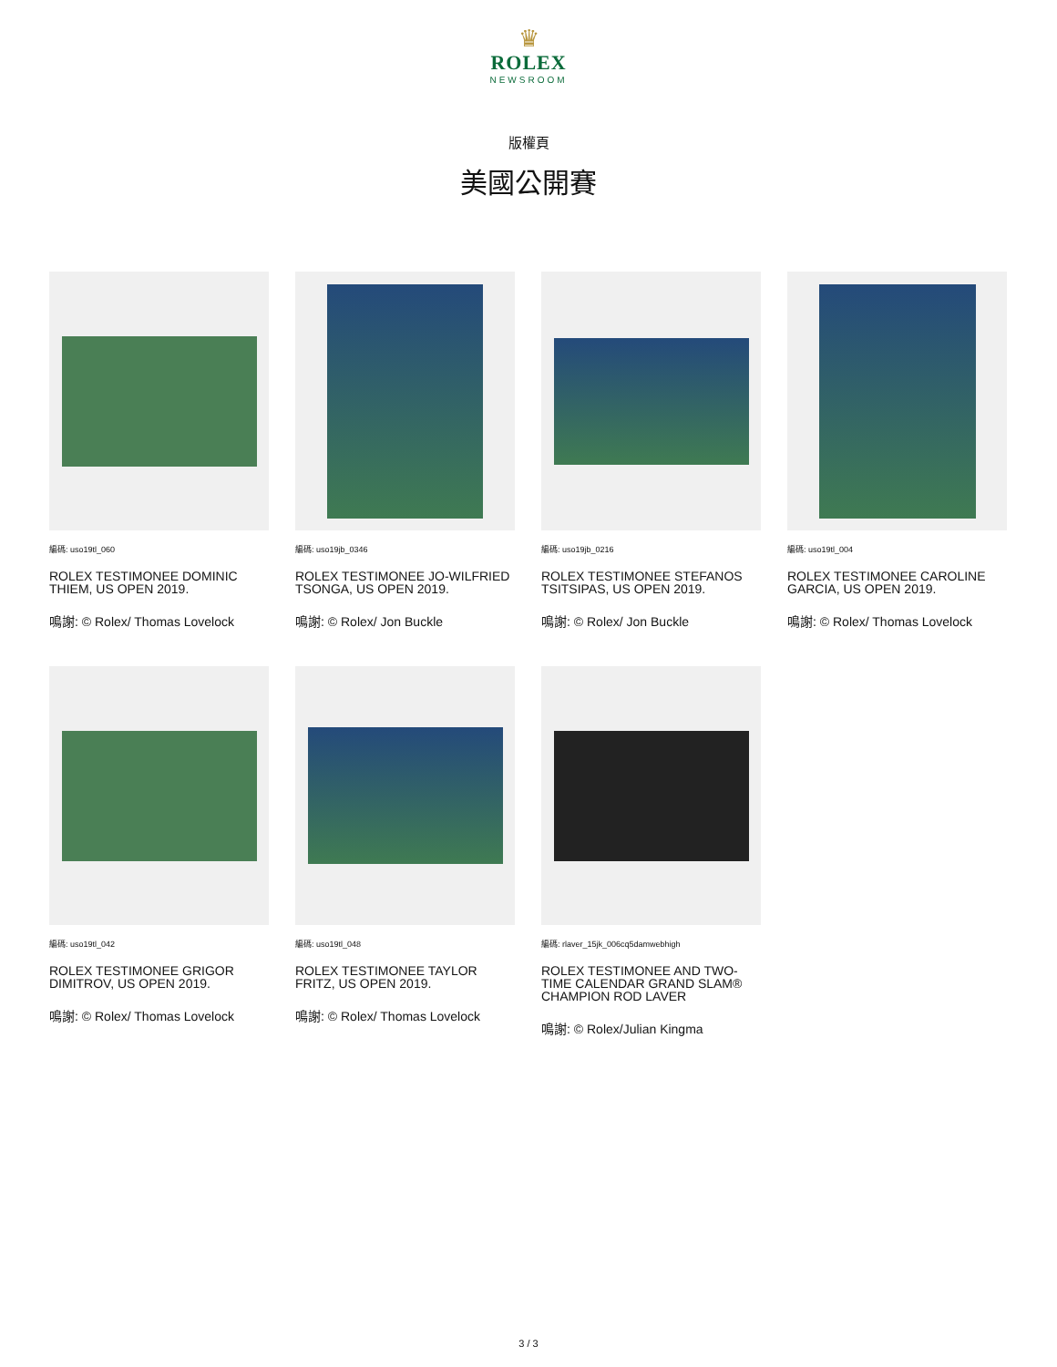♛
ROLEX
NEWSROOM
版權頁
美國公開賽
編碼: uso19tl_060
ROLEX TESTIMONEE DOMINIC THIEM, US OPEN 2019.
鳴謝: © Rolex/ Thomas Lovelock
編碼: uso19jb_0346
ROLEX TESTIMONEE JO-WILFRIED TSONGA, US OPEN 2019.
鳴謝: © Rolex/ Jon Buckle
編碼: uso19jb_0216
ROLEX TESTIMONEE STEFANOS TSITSIPAS, US OPEN 2019.
鳴謝: © Rolex/ Jon Buckle
編碼: uso19tl_004
ROLEX TESTIMONEE CAROLINE GARCIA, US OPEN 2019.
鳴謝: © Rolex/ Thomas Lovelock
編碼: uso19tl_042
ROLEX TESTIMONEE GRIGOR DIMITROV, US OPEN 2019.
鳴謝: © Rolex/ Thomas Lovelock
編碼: uso19tl_048
ROLEX TESTIMONEE TAYLOR FRITZ, US OPEN 2019.
鳴謝: © Rolex/ Thomas Lovelock
編碼: rlaver_15jk_006cq5damwebhigh
ROLEX TESTIMONEE AND TWO-TIME CALENDAR GRAND SLAM® CHAMPION ROD LAVER
鳴謝: © Rolex/Julian Kingma
3 / 3